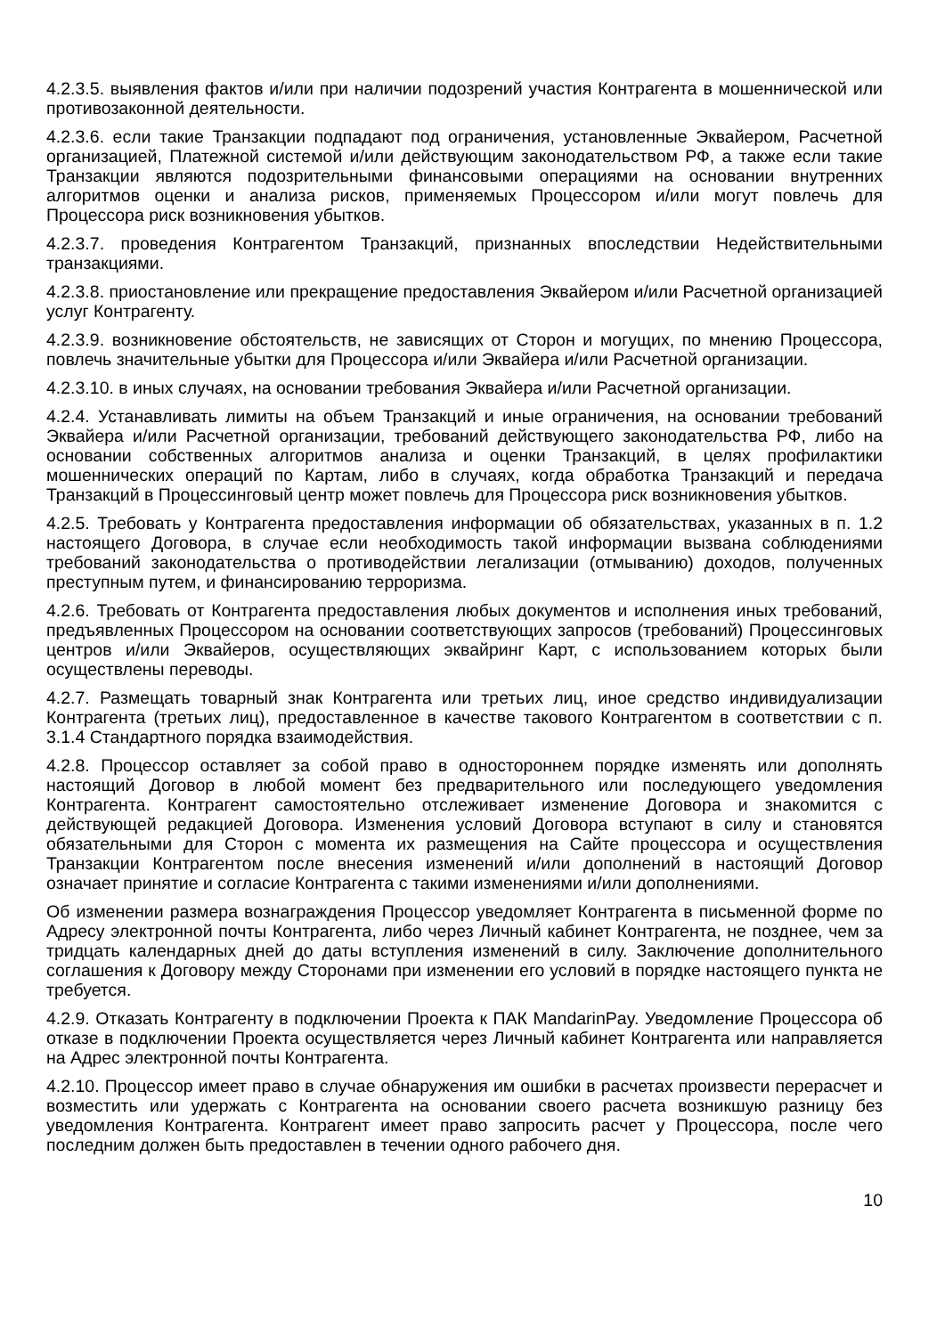4.2.3.5. выявления фактов и/или при наличии подозрений участия Контрагента в мошеннической или противозаконной деятельности.
4.2.3.6. если такие Транзакции подпадают под ограничения, установленные Эквайером, Расчетной организацией, Платежной системой и/или действующим законодательством РФ, а также если такие Транзакции являются подозрительными финансовыми операциями на основании внутренних алгоритмов оценки и анализа рисков, применяемых Процессором и/или могут повлечь для Процессора риск возникновения убытков.
4.2.3.7. проведения Контрагентом Транзакций, признанных впоследствии Недействительными транзакциями.
4.2.3.8. приостановление или прекращение предоставления Эквайером и/или Расчетной организацией услуг Контрагенту.
4.2.3.9. возникновение обстоятельств, не зависящих от Сторон и могущих, по мнению Процессора, повлечь значительные убытки для Процессора и/или Эквайера и/или Расчетной организации.
4.2.3.10. в иных случаях, на основании требования Эквайера и/или Расчетной организации.
4.2.4. Устанавливать лимиты на объем Транзакций и иные ограничения, на основании требований Эквайера и/или Расчетной организации, требований действующего законодательства РФ, либо на основании собственных алгоритмов анализа и оценки Транзакций, в целях профилактики мошеннических операций по Картам, либо в случаях, когда обработка Транзакций и передача Транзакций в Процессинговый центр может повлечь для Процессора риск возникновения убытков.
4.2.5. Требовать у Контрагента предоставления информации об обязательствах, указанных в п. 1.2 настоящего Договора, в случае если необходимость такой информации вызвана соблюдениями требований законодательства о противодействии легализации (отмыванию) доходов, полученных преступным путем, и финансированию терроризма.
4.2.6. Требовать от Контрагента предоставления любых документов и исполнения иных требований, предъявленных Процессором на основании соответствующих запросов (требований) Процессинговых центров и/или Эквайеров, осуществляющих эквайринг Карт, с использованием которых были осуществлены переводы.
4.2.7. Размещать товарный знак Контрагента или третьих лиц, иное средство индивидуализации Контрагента (третьих лиц), предоставленное в качестве такового Контрагентом в соответствии с п. 3.1.4 Стандартного порядка взаимодействия.
4.2.8. Процессор оставляет за собой право в одностороннем порядке изменять или дополнять настоящий Договор в любой момент без предварительного или последующего уведомления Контрагента. Контрагент самостоятельно отслеживает изменение Договора и знакомится с действующей редакцией Договора. Изменения условий Договора вступают в силу и становятся обязательными для Сторон с момента их размещения на Сайте процессора и осуществления Транзакции Контрагентом после внесения изменений и/или дополнений в настоящий Договор означает принятие и согласие Контрагента с такими изменениями и/или дополнениями.
Об изменении размера вознаграждения Процессор уведомляет Контрагента в письменной форме по Адресу электронной почты Контрагента, либо через Личный кабинет Контрагента, не позднее, чем за тридцать календарных дней до даты вступления изменений в силу. Заключение дополнительного соглашения к Договору между Сторонами при изменении его условий в порядке настоящего пункта не требуется.
4.2.9. Отказать Контрагенту в подключении Проекта к ПАК MandarinPay. Уведомление Процессора об отказе в подключении Проекта осуществляется через Личный кабинет Контрагента или направляется на Адрес электронной почты Контрагента.
4.2.10. Процессор имеет право в случае обнаружения им ошибки в расчетах произвести перерасчет и возместить или удержать с Контрагента на основании своего расчета возникшую разницу без уведомления Контрагента. Контрагент имеет право запросить расчет у Процессора, после чего последним должен быть предоставлен в течении одного рабочего дня.
10